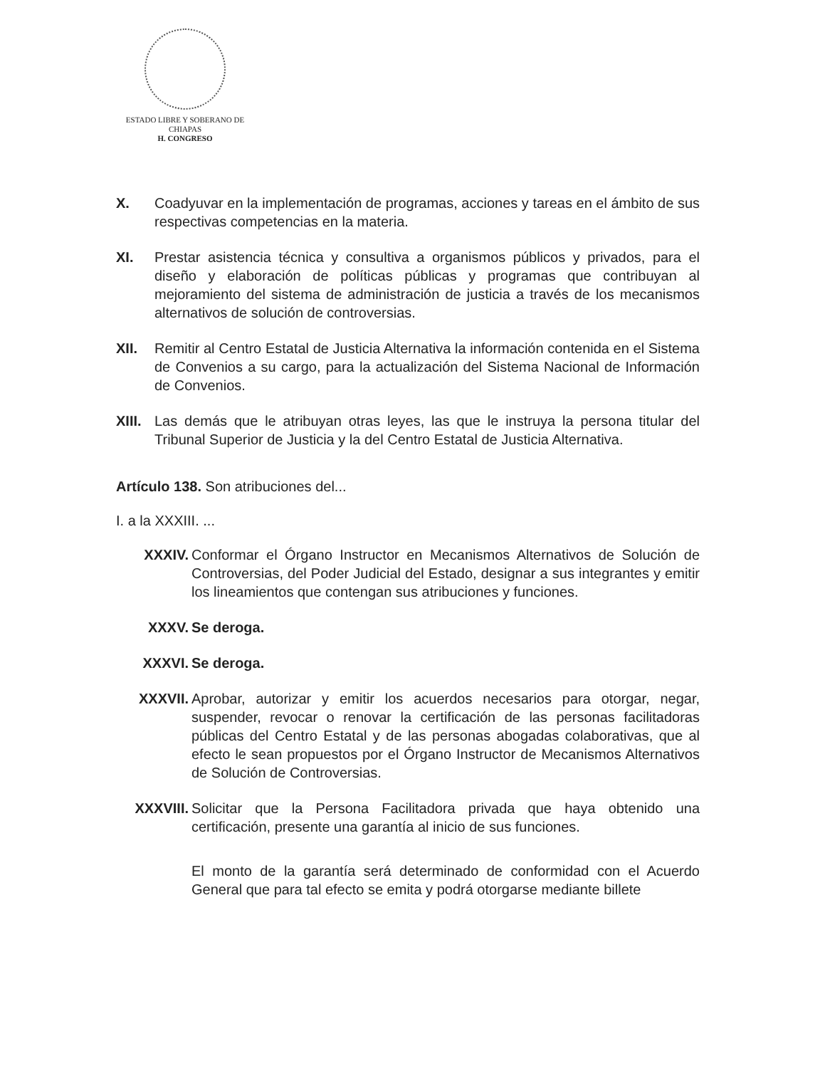ESTADO LIBRE Y SOBERANO DE
CHIAPAS
H. CONGRESO
X. Coadyuvar en la implementación de programas, acciones y tareas en el ámbito de sus respectivas competencias en la materia.
XI. Prestar asistencia técnica y consultiva a organismos públicos y privados, para el diseño y elaboración de políticas públicas y programas que contribuyan al mejoramiento del sistema de administración de justicia a través de los mecanismos alternativos de solución de controversias.
XII. Remitir al Centro Estatal de Justicia Alternativa la información contenida en el Sistema de Convenios a su cargo, para la actualización del Sistema Nacional de Información de Convenios.
XIII. Las demás que le atribuyan otras leyes, las que le instruya la persona titular del Tribunal Superior de Justicia y la del Centro Estatal de Justicia Alternativa.
Artículo 138. Son atribuciones del...
I. a la XXXIII. ...
XXXIV. Conformar el Órgano Instructor en Mecanismos Alternativos de Solución de Controversias, del Poder Judicial del Estado, designar a sus integrantes y emitir los lineamientos que contengan sus atribuciones y funciones.
XXXV. Se deroga.
XXXVI. Se deroga.
XXXVII. Aprobar, autorizar y emitir los acuerdos necesarios para otorgar, negar, suspender, revocar o renovar la certificación de las personas facilitadoras públicas del Centro Estatal y de las personas abogadas colaborativas, que al efecto le sean propuestos por el Órgano Instructor de Mecanismos Alternativos de Solución de Controversias.
XXXVIII. Solicitar que la Persona Facilitadora privada que haya obtenido una certificación, presente una garantía al inicio de sus funciones.
El monto de la garantía será determinado de conformidad con el Acuerdo General que para tal efecto se emita y podrá otorgarse mediante billete